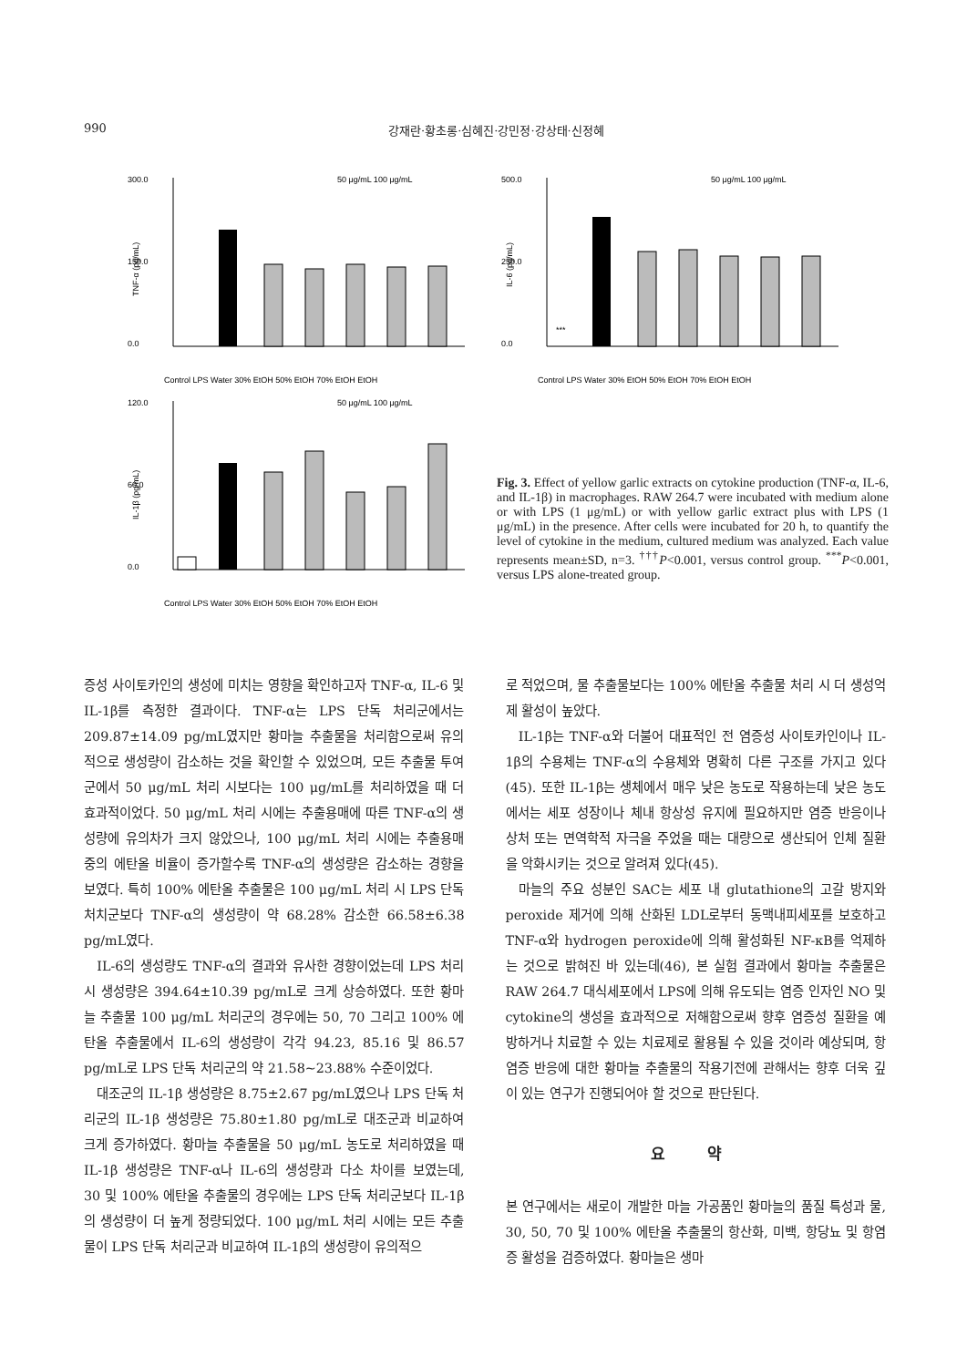990 강재란·황초롱·심혜진·강민정·강상태·신정혜
300.0
150.0
0.0
50 μg/mL 100 μg/mL
TNF-α (pg/mL)
Control LPS Water 30% EtOH 50% EtOH 70% EtOH EtOH
500.0
250.0
0.0
50 μg/mL 100 μg/mL
IL-6 (pg/mL)
***
Control LPS Water 30% EtOH 50% EtOH 70% EtOH EtOH
120.0
60.0
0.0
50 μg/mL 100 μg/mL
IL-1β (pg/mL)
Control LPS Water 30% EtOH 50% EtOH 70% EtOH EtOH
Fig. 3. Effect of yellow garlic extracts on cytokine production (TNF-α, IL-6, and IL-1β) in macrophages. RAW 264.7 were incubated with medium alone or with LPS (1 μg/mL) or with yellow garlic extract plus with LPS (1 μg/mL) in the presence. After cells were incubated for 20 h, to quantify the level of cytokine in the medium, cultured medium was analyzed. Each value represents mean±SD, n=3. <sup>†††</sup>P<0.001, versus control group. <sup>***</sup>P<0.001, versus LPS alone-treated group.
증성 사이토카인의 생성에 미치는 영향을 확인하고자 TNF-α, IL-6 및 IL-1β를 측정한 결과이다. TNF-α는 LPS 단독 처리군에서는 209.87±14.09 pg/mL였지만 황마늘 추출물을 처리함으로써 유의적으로 생성량이 감소하는 것을 확인할 수 있었으며, 모든 추출물 투여군에서 50 μg/mL 처리 시보다는 100 μg/mL를 처리하였을 때 더 효과적이었다. 50 μg/mL 처리 시에는 추출용매에 따른 TNF-α의 생성량에 유의차가 크지 않았으나, 100 μg/mL 처리 시에는 추출용매 중의 에탄올 비율이 증가할수록 TNF-α의 생성량은 감소하는 경향을 보였다. 특히 100% 에탄올 추출물은 100 μg/mL 처리 시 LPS 단독 처치군보다 TNF-α의 생성량이 약 68.28% 감소한 66.58±6.38 pg/mL였다.
IL-6의 생성량도 TNF-α의 결과와 유사한 경향이었는데 LPS 처리 시 생성량은 394.64±10.39 pg/mL로 크게 상승하였다. 또한 황마늘 추출물 100 μg/mL 처리군의 경우에는 50, 70 그리고 100% 에탄올 추출물에서 IL-6의 생성량이 각각 94.23, 85.16 및 86.57 pg/mL로 LPS 단독 처리군의 약 21.58~23.88% 수준이었다.
대조군의 IL-1β 생성량은 8.75±2.67 pg/mL였으나 LPS 단독 처리군의 IL-1β 생성량은 75.80±1.80 pg/mL로 대조군과 비교하여 크게 증가하였다. 황마늘 추출물을 50 μg/mL 농도로 처리하였을 때 IL-1β 생성량은 TNF-α나 IL-6의 생성량과 다소 차이를 보였는데, 30 및 100% 에탄올 추출물의 경우에는 LPS 단독 처리군보다 IL-1β의 생성량이 더 높게 정량되었다. 100 μg/mL 처리 시에는 모든 추출물이 LPS 단독 처리군과 비교하여 IL-1β의 생성량이 유의적으
로 적었으며, 물 추출물보다는 100% 에탄올 추출물 처리 시 더 생성억제 활성이 높았다.
IL-1β는 TNF-α와 더불어 대표적인 전 염증성 사이토카인이나 IL-1β의 수용체는 TNF-α의 수용체와 명확히 다른 구조를 가지고 있다(45). 또한 IL-1β는 생체에서 매우 낮은 농도로 작용하는데 낮은 농도에서는 세포 성장이나 체내 항상성 유지에 필요하지만 염증 반응이나 상처 또는 면역학적 자극을 주었을 때는 대량으로 생산되어 인체 질환을 악화시키는 것으로 알려져 있다(45).
마늘의 주요 성분인 SAC는 세포 내 glutathione의 고갈 방지와 peroxide 제거에 의해 산화된 LDL로부터 동맥내피세포를 보호하고 TNF-α와 hydrogen peroxide에 의해 활성화된 NF-κB를 억제하는 것으로 밝혀진 바 있는데(46), 본 실험 결과에서 황마늘 추출물은 RAW 264.7 대식세포에서 LPS에 의해 유도되는 염증 인자인 NO 및 cytokine의 생성을 효과적으로 저해함으로써 향후 염증성 질환을 예방하거나 치료할 수 있는 치료제로 활용될 수 있을 것이라 예상되며, 항염증 반응에 대한 황마늘 추출물의 작용기전에 관해서는 향후 더욱 깊이 있는 연구가 진행되어야 할 것으로 판단된다.
요 약
본 연구에서는 새로이 개발한 마늘 가공품인 황마늘의 품질 특성과 물, 30, 50, 70 및 100% 에탄올 추출물의 항산화, 미백, 항당뇨 및 항염증 활성을 검증하였다. 황마늘은 생마